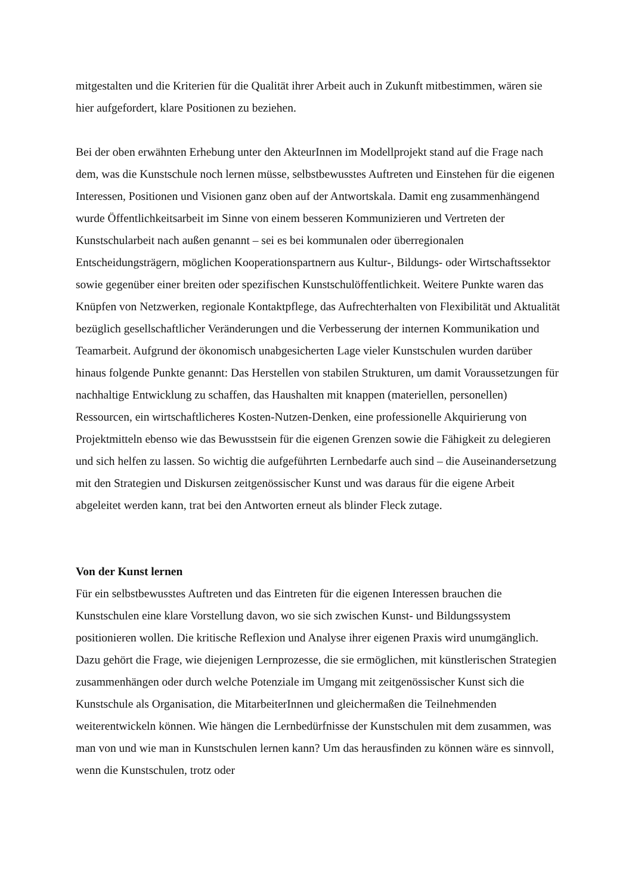mitgestalten und die Kriterien für die Qualität ihrer Arbeit auch in Zukunft mitbestimmen, wären sie hier aufgefordert, klare Positionen zu beziehen.
Bei der oben erwähnten Erhebung unter den AkteurInnen im Modellprojekt stand auf die Frage nach dem, was die Kunstschule noch lernen müsse, selbstbewusstes Auftreten und Einstehen für die eigenen Interessen, Positionen und Visionen ganz oben auf der Antwortskala. Damit eng zusammenhängend wurde Öffentlichkeitsarbeit im Sinne von einem besseren Kommunizieren und Vertreten der Kunstschularbeit nach außen genannt – sei es bei kommunalen oder überregionalen Entscheidungsträgern, möglichen Kooperationspartnern aus Kultur-, Bildungs- oder Wirtschaftssektor sowie gegenüber einer breiten oder spezifischen Kunstschulöffentlichkeit. Weitere Punkte waren das Knüpfen von Netzwerken, regionale Kontaktpflege, das Aufrechterhalten von Flexibilität und Aktualität bezüglich gesellschaftlicher Veränderungen und die Verbesserung der internen Kommunikation und Teamarbeit. Aufgrund der ökonomisch unabgesicherten Lage vieler Kunstschulen wurden darüber hinaus folgende Punkte genannt: Das Herstellen von stabilen Strukturen, um damit Voraussetzungen für nachhaltige Entwicklung zu schaffen, das Haushalten mit knappen (materiellen, personellen) Ressourcen, ein wirtschaftlicheres Kosten-Nutzen-Denken, eine professionelle Akquirierung von Projektmitteln ebenso wie das Bewusstsein für die eigenen Grenzen sowie die Fähigkeit zu delegieren und sich helfen zu lassen. So wichtig die aufgeführten Lernbedarfe auch sind – die Auseinandersetzung mit den Strategien und Diskursen zeitgenössischer Kunst und was daraus für die eigene Arbeit abgeleitet werden kann, trat bei den Antworten erneut als blinder Fleck zutage.
Von der Kunst lernen
Für ein selbstbewusstes Auftreten und das Eintreten für die eigenen Interessen brauchen die Kunstschulen eine klare Vorstellung davon, wo sie sich zwischen Kunst- und Bildungssystem positionieren wollen. Die kritische Reflexion und Analyse ihrer eigenen Praxis wird unumgänglich. Dazu gehört die Frage, wie diejenigen Lernprozesse, die sie ermöglichen, mit künstlerischen Strategien zusammenhängen oder durch welche Potenziale im Umgang mit zeitgenössischer Kunst sich die Kunstschule als Organisation, die MitarbeiterInnen und gleichermaßen die Teilnehmenden weiterentwickeln können. Wie hängen die Lernbedürfnisse der Kunstschulen mit dem zusammen, was man von und wie man in Kunstschulen lernen kann? Um das herausfinden zu können wäre es sinnvoll, wenn die Kunstschulen, trotz oder